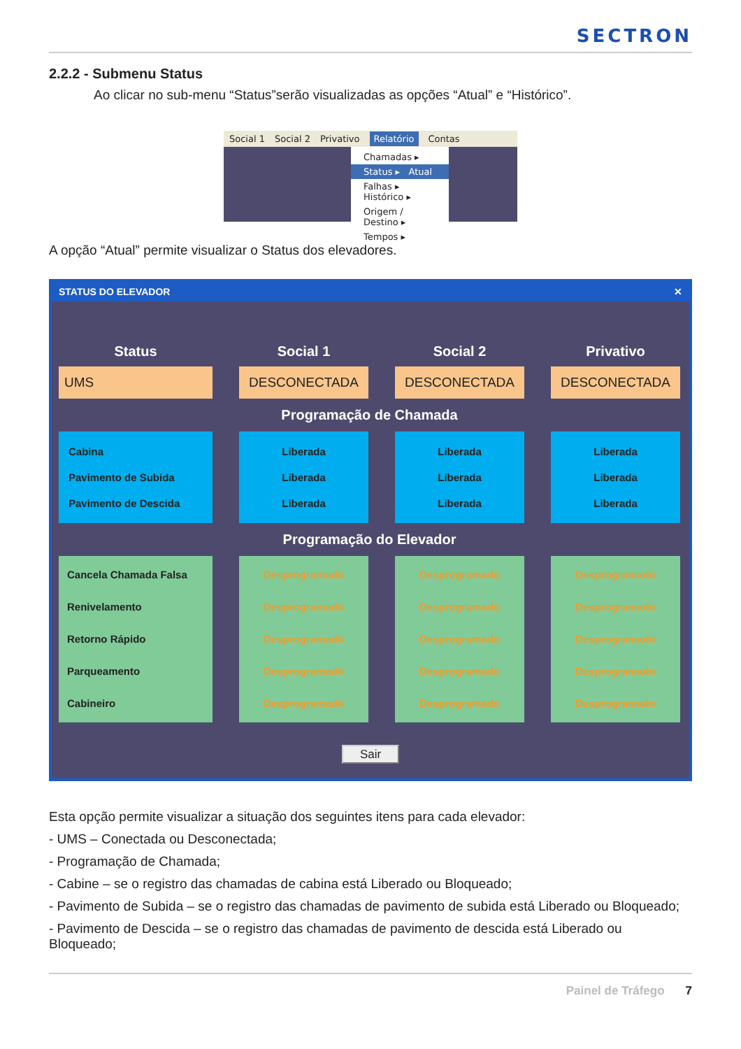SECTRON
2.2.2 - Submenu Status
Ao clicar no sub-menu “Status”serão visualizadas as opções “Atual” e “Histórico”.
Social 1 Social 2 Privativo Relatório Contas
Chamadas ▸
Status ▸ Atual
Falhas ▸ Histórico ▸
Origem / Destino ▸
Tempos ▸
A opção “Atual” permite visualizar o Status dos elevadores.
STATUS DO ELEVADOR ✕
Status
Social 1
Social 2
Privativo
UMS
DESCONECTADA
DESCONECTADA
DESCONECTADA
Programação de Chamada
Cabina
Pavimento de Subida
Pavimento de Descida
Liberada
Liberada
Liberada
Liberada
Liberada
Liberada
Liberada
Liberada
Liberada
Programação do Elevador
Cancela Chamada Falsa
Renivelamento
Retorno Rápido
Parqueamento
Cabineiro
Desprogramado
Desprogramado
Desprogramado
Desprogramado
Desprogramado
Desprogramado
Desprogramado
Desprogramado
Desprogramado
Desprogramado
Desprogramado
Desprogramado
Desprogramado
Desprogramado
Desprogramado
Sair
Esta opção permite visualizar a situação dos seguintes itens para cada elevador:
- UMS – Conectada ou Desconectada;
- Programação de Chamada;
- Cabine – se o registro das chamadas de cabina está Liberado ou Bloqueado;
- Pavimento de Subida – se o registro das chamadas de pavimento de subida está Liberado ou Bloqueado;
- Pavimento de Descida – se o registro das chamadas de pavimento de descida está Liberado ou Bloqueado;
Painel de Tráfego 7